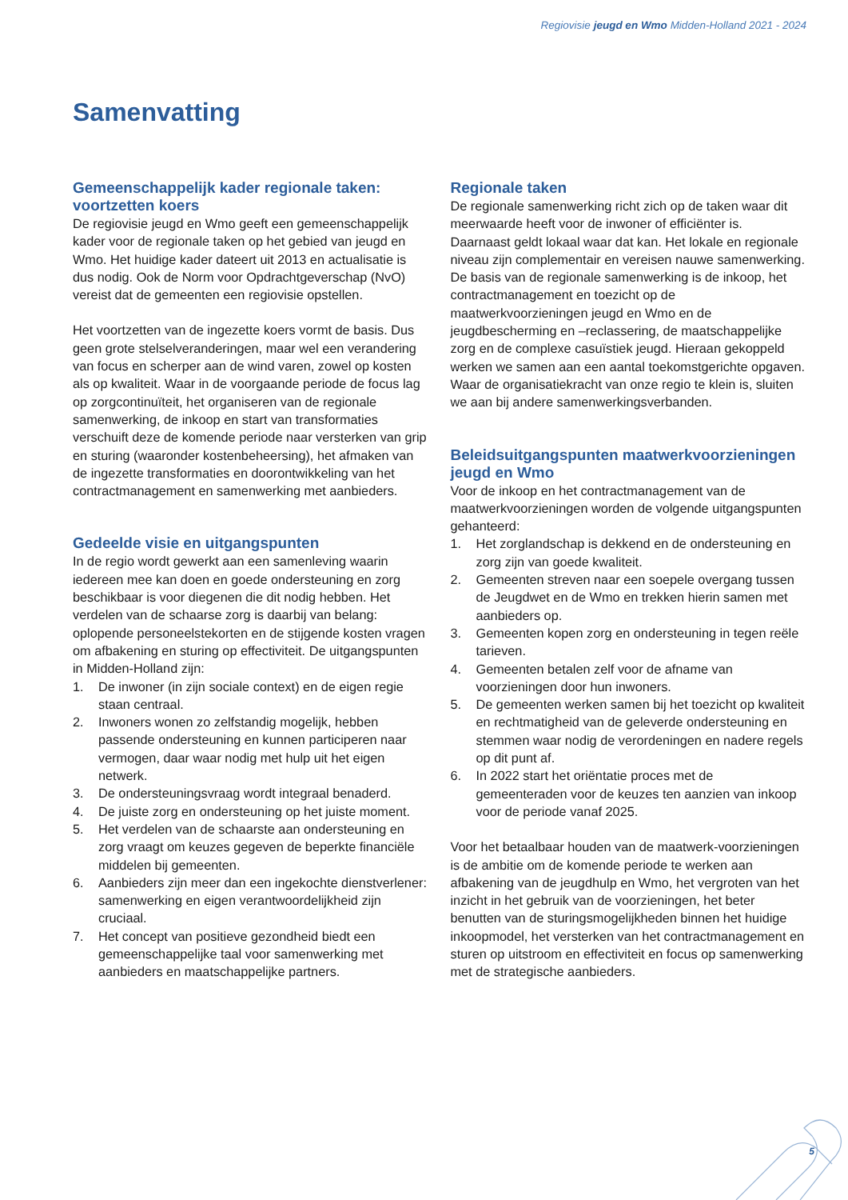Regiovisie jeugd en Wmo Midden-Holland 2021 - 2024
Samenvatting
Gemeenschappelijk kader regionale taken: voortzetten koers
De regiovisie jeugd en Wmo geeft een gemeenschappelijk kader voor de regionale taken op het gebied van jeugd en Wmo. Het huidige kader dateert uit 2013 en actualisatie is dus nodig. Ook de Norm voor Opdrachtgeverschap (NvO) vereist dat de gemeenten een regiovisie opstellen.
Het voortzetten van de ingezette koers vormt de basis. Dus geen grote stelselveranderingen, maar wel een verandering van focus en scherper aan de wind varen, zowel op kosten als op kwaliteit. Waar in de voorgaande periode de focus lag op zorgcontinuïteit, het organiseren van de regionale samenwerking, de inkoop en start van transformaties verschuift deze de komende periode naar versterken van grip en sturing (waaronder kostenbeheersing), het afmaken van de ingezette transformaties en doorontwikkeling van het contractmanagement en samenwerking met aanbieders.
Gedeelde visie en uitgangspunten
In de regio wordt gewerkt aan een samenleving waarin iedereen mee kan doen en goede ondersteuning en zorg beschikbaar is voor diegenen die dit nodig hebben. Het verdelen van de schaarse zorg is daarbij van belang: oplopende personeelstekorten en de stijgende kosten vragen om afbakening en sturing op effectiviteit. De uitgangspunten in Midden-Holland zijn:
1. De inwoner (in zijn sociale context) en de eigen regie staan centraal.
2. Inwoners wonen zo zelfstandig mogelijk, hebben passende ondersteuning en kunnen participeren naar vermogen, daar waar nodig met hulp uit het eigen netwerk.
3. De ondersteuningsvraag wordt integraal benaderd.
4. De juiste zorg en ondersteuning op het juiste moment.
5. Het verdelen van de schaarste aan ondersteuning en zorg vraagt om keuzes gegeven de beperkte financiële middelen bij gemeenten.
6. Aanbieders zijn meer dan een ingekochte dienstverlener: samenwerking en eigen verantwoordelijkheid zijn cruciaal.
7. Het concept van positieve gezondheid biedt een gemeenschappelijke taal voor samenwerking met aanbieders en maatschappelijke partners.
Regionale taken
De regionale samenwerking richt zich op de taken waar dit meerwaarde heeft voor de inwoner of efficiënter is. Daarnaast geldt lokaal waar dat kan. Het lokale en regionale niveau zijn complementair en vereisen nauwe samenwerking. De basis van de regionale samenwerking is de inkoop, het contractmanagement en toezicht op de maatwerkvoorzieningen jeugd en Wmo en de jeugdbescherming en –reclassering, de maatschappelijke zorg en de complexe casuïstiek jeugd. Hieraan gekoppeld werken we samen aan een aantal toekomstgerichte opgaven. Waar de organisatiekracht van onze regio te klein is, sluiten we aan bij andere samenwerkingsverbanden.
Beleidsuitgangspunten maatwerkvoorzieningen jeugd en Wmo
Voor de inkoop en het contractmanagement van de maatwerkvoorzieningen worden de volgende uitgangspunten gehanteerd:
1. Het zorglandschap is dekkend en de ondersteuning en zorg zijn van goede kwaliteit.
2. Gemeenten streven naar een soepele overgang tussen de Jeugdwet en de Wmo en trekken hierin samen met aanbieders op.
3. Gemeenten kopen zorg en ondersteuning in tegen reële tarieven.
4. Gemeenten betalen zelf voor de afname van voorzieningen door hun inwoners.
5. De gemeenten werken samen bij het toezicht op kwaliteit en rechtmatigheid van de geleverde ondersteuning en stemmen waar nodig de verordeningen en nadere regels op dit punt af.
6. In 2022 start het oriëntatie proces met de gemeenteraden voor de keuzes ten aanzien van inkoop voor de periode vanaf 2025.
Voor het betaalbaar houden van de maatwerk-voorzieningen is de ambitie om de komende periode te werken aan afbakening van de jeugdhulp en Wmo, het vergroten van het inzicht in het gebruik van de voorzieningen, het beter benutten van de sturingsmogelijkheden binnen het huidige inkoopmodel, het versterken van het contractmanagement en sturen op uitstroom en effectiviteit en focus op samenwerking met de strategische aanbieders.
5